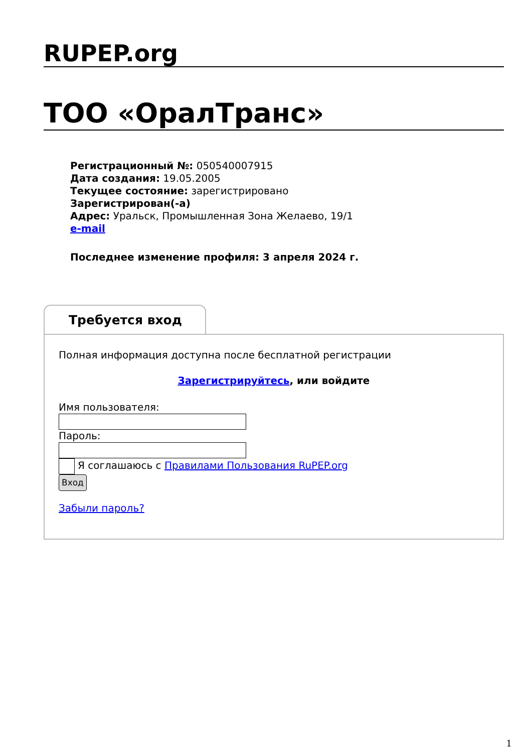RUPEP.org
ТОО «ОралТранс»
Регистрационный №: 050540007915
Дата создания: 19.05.2005
Текущее состояние: зарегистрировано
Зарегистрирован(-а)
Адрес: Уральск, Промышленная Зона Желаево, 19/1
e-mail
Последнее изменение профиля: 3 апреля 2024 г.
Требуется вход
Полная информация доступна после бесплатной регистрации
Зарегистрируйтесь, или войдите
Имя пользователя:
Пароль:
Я соглашаюсь с Правилами Пользования RuPEP.org
Вход
Забыли пароль?
1